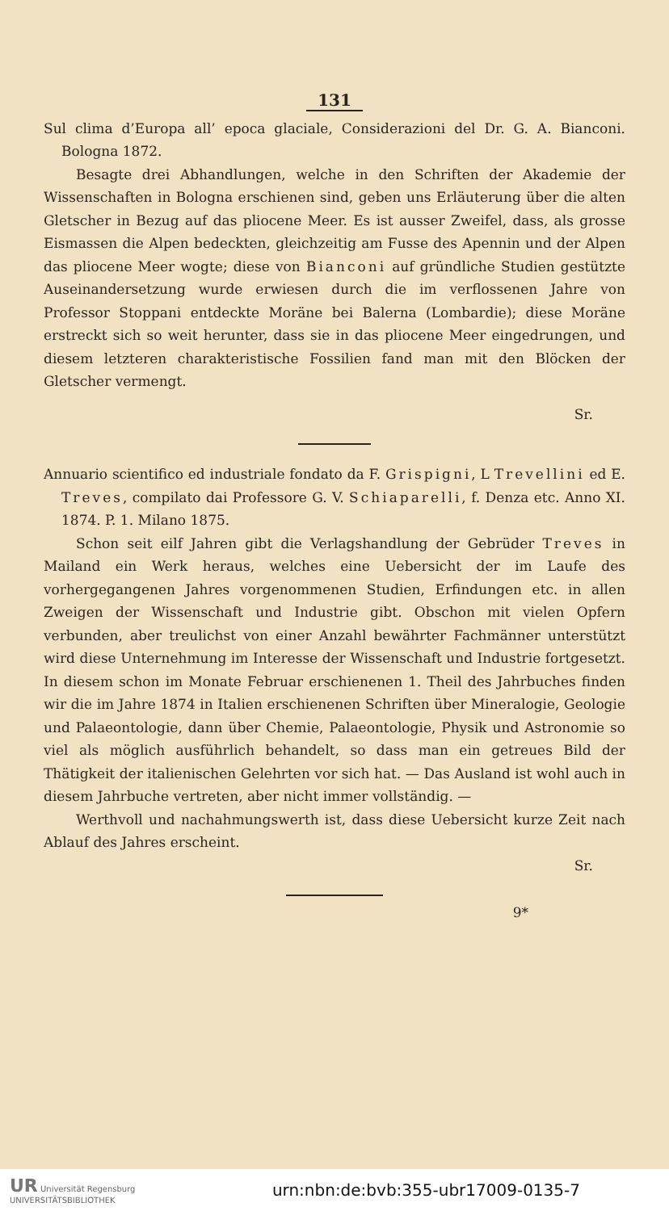131
Sul clima d’Europa all’ epoca glaciale, Considerazioni del Dr. G. A. Bianconi. Bologna 1872.
Besagte drei Abhandlungen, welche in den Schriften der Akademie der Wissenschaften in Bologna erschienen sind, geben uns Erläuterung über die alten Gletscher in Bezug auf das pliocene Meer. Es ist ausser Zweifel, dass, als grosse Eismassen die Alpen bedeckten, gleichzeitig am Fusse des Apennin und der Alpen das pliocene Meer wogte; diese von Bianconi auf gründliche Studien gestützte Auseinandersetzung wurde erwiesen durch die im verflossenen Jahre von Professor Stoppani entdeckte Moräne bei Balerna (Lombardie); diese Moräne erstreckt sich so weit herunter, dass sie in das pliocene Meer eingedrungen, und diesem letzteren charakteristische Fossilien fand man mit den Blöcken der Gletscher vermengt.
Sr.
Annuario scientifico ed industriale fondato da F. Grispigni, L Trevellini ed E. Treves, compilato dai Professore G. V. Schiaparelli, f. Denza etc. Anno XI. 1874. P. 1. Milano 1875.
Schon seit eilf Jahren gibt die Verlagshandlung der Gebrüder Treves in Mailand ein Werk heraus, welches eine Uebersicht der im Laufe des vorhergegangenen Jahres vorgenommenen Studien, Erfindungen etc. in allen Zweigen der Wissenschaft und Industrie gibt. Obschon mit vielen Opfern verbunden, aber treulichst von einer Anzahl bewährter Fachmänner unterstützt wird diese Unternehmung im Interesse der Wissenschaft und Industrie fortgesetzt. In diesem schon im Monate Februar erschienenen 1. Theil des Jahrbuches finden wir die im Jahre 1874 in Italien erschienenen Schriften über Mineralogie, Geologie und Palaeontologie, dann über Chemie, Palaeontologie, Physik und Astronomie so viel als möglich ausführlich behandelt, so dass man ein getreues Bild der Thätigkeit der italienischen Gelehrten vor sich hat. — Das Ausland ist wohl auch in diesem Jahrbuche vertreten, aber nicht immer vollständig. —
Werthvoll und nachahmungswerth ist, dass diese Uebersicht kurze Zeit nach Ablauf des Jahres erscheint.
Sr.
9*
UR Universität Regensburg
UNIVERSITÄTSBIBLIOTHEK
urn:nbn:de:bvb:355-ubr17009-0135-7